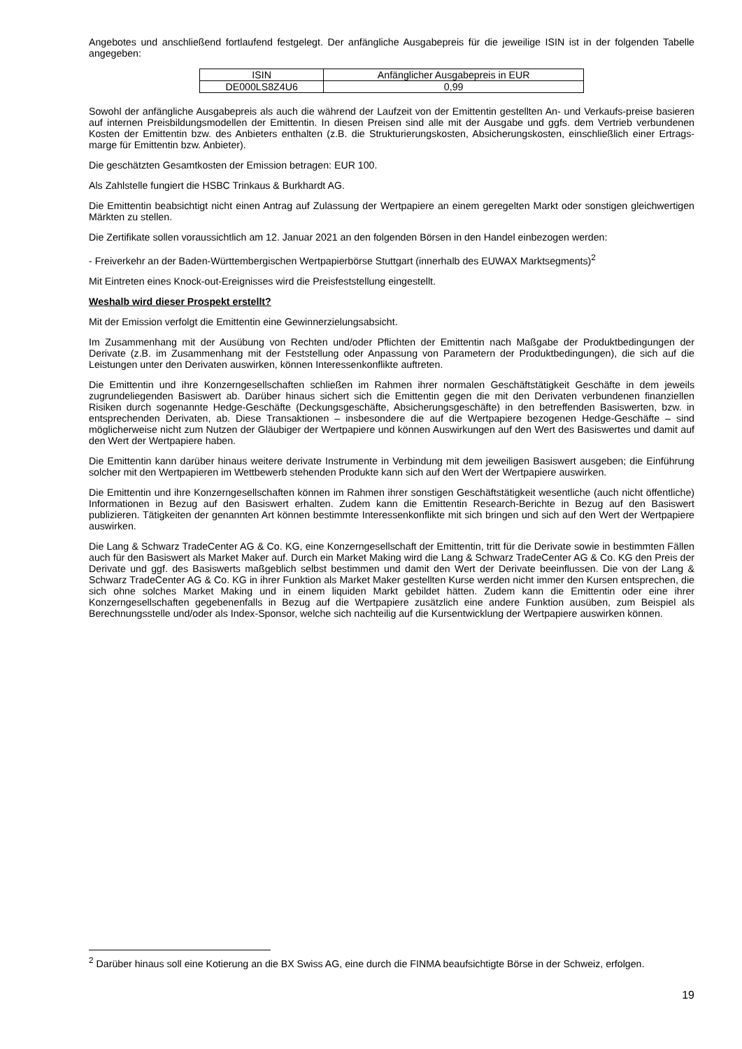Angebotes und anschließend fortlaufend festgelegt. Der anfängliche Ausgabepreis für die jeweilige ISIN ist in der folgenden Tabelle angegeben:
| ISIN | Anfänglicher Ausgabepreis in EUR |
| DE000LS8Z4U6 | 0,99 |
Sowohl der anfängliche Ausgabepreis als auch die während der Laufzeit von der Emittentin gestellten An- und Verkaufs-preise basieren auf internen Preisbildungsmodellen der Emittentin. In diesen Preisen sind alle mit der Ausgabe und ggfs. dem Vertrieb verbundenen Kosten der Emittentin bzw. des Anbieters enthalten (z.B. die Strukturierungskosten, Absicherungskosten, einschließlich einer Ertrags-marge für Emittentin bzw. Anbieter).
Die geschätzten Gesamtkosten der Emission betragen: EUR 100.
Als Zahlstelle fungiert die HSBC Trinkaus & Burkhardt AG.
Die Emittentin beabsichtigt nicht einen Antrag auf Zulassung der Wertpapiere an einem geregelten Markt oder sonstigen gleichwertigen Märkten zu stellen.
Die Zertifikate sollen voraussichtlich am 12. Januar 2021 an den folgenden Börsen in den Handel einbezogen werden:
- Freiverkehr an der Baden-Württembergischen Wertpapierbörse Stuttgart (innerhalb des EUWAX Marktsegments)<sup>2</sup>
Mit Eintreten eines Knock-out-Ereignisses wird die Preisfeststellung eingestellt.
Weshalb wird dieser Prospekt erstellt?
Mit der Emission verfolgt die Emittentin eine Gewinnerzielungsabsicht.
Im Zusammenhang mit der Ausübung von Rechten und/oder Pflichten der Emittentin nach Maßgabe der Produktbedingungen der Derivate (z.B. im Zusammenhang mit der Feststellung oder Anpassung von Parametern der Produktbedingungen), die sich auf die Leistungen unter den Derivaten auswirken, können Interessenkonflikte auftreten.
Die Emittentin und ihre Konzerngesellschaften schließen im Rahmen ihrer normalen Geschäftstätigkeit Geschäfte in dem jeweils zugrundeliegenden Basiswert ab. Darüber hinaus sichert sich die Emittentin gegen die mit den Derivaten verbundenen finanziellen Risiken durch sogenannte Hedge-Geschäfte (Deckungsgeschäfte, Absicherungsgeschäfte) in den betreffenden Basiswerten, bzw. in entsprechenden Derivaten, ab. Diese Transaktionen – insbesondere die auf die Wertpapiere bezogenen Hedge-Geschäfte – sind möglicherweise nicht zum Nutzen der Gläubiger der Wertpapiere und können Auswirkungen auf den Wert des Basiswertes und damit auf den Wert der Wertpapiere haben.
Die Emittentin kann darüber hinaus weitere derivate Instrumente in Verbindung mit dem jeweiligen Basiswert ausgeben; die Einführung solcher mit den Wertpapieren im Wettbewerb stehenden Produkte kann sich auf den Wert der Wertpapiere auswirken.
Die Emittentin und ihre Konzerngesellschaften können im Rahmen ihrer sonstigen Geschäftstätigkeit wesentliche (auch nicht öffentliche) Informationen in Bezug auf den Basiswert erhalten. Zudem kann die Emittentin Research-Berichte in Bezug auf den Basiswert publizieren. Tätigkeiten der genannten Art können bestimmte Interessenkonflikte mit sich bringen und sich auf den Wert der Wertpapiere auswirken.
Die Lang & Schwarz TradeCenter AG & Co. KG, eine Konzerngesellschaft der Emittentin, tritt für die Derivate sowie in bestimmten Fällen auch für den Basiswert als Market Maker auf. Durch ein Market Making wird die Lang & Schwarz TradeCenter AG & Co. KG den Preis der Derivate und ggf. des Basiswerts maßgeblich selbst bestimmen und damit den Wert der Derivate beeinflussen. Die von der Lang & Schwarz TradeCenter AG & Co. KG in ihrer Funktion als Market Maker gestellten Kurse werden nicht immer den Kursen entsprechen, die sich ohne solches Market Making und in einem liquiden Markt gebildet hätten. Zudem kann die Emittentin oder eine ihrer Konzerngesellschaften gegebenenfalls in Bezug auf die Wertpapiere zusätzlich eine andere Funktion ausüben, zum Beispiel als Berechnungsstelle und/oder als Index-Sponsor, welche sich nachteilig auf die Kursentwicklung der Wertpapiere auswirken können.
<sup>2</sup> Darüber hinaus soll eine Kotierung an die BX Swiss AG, eine durch die FINMA beaufsichtigte Börse in der Schweiz, erfolgen.
19